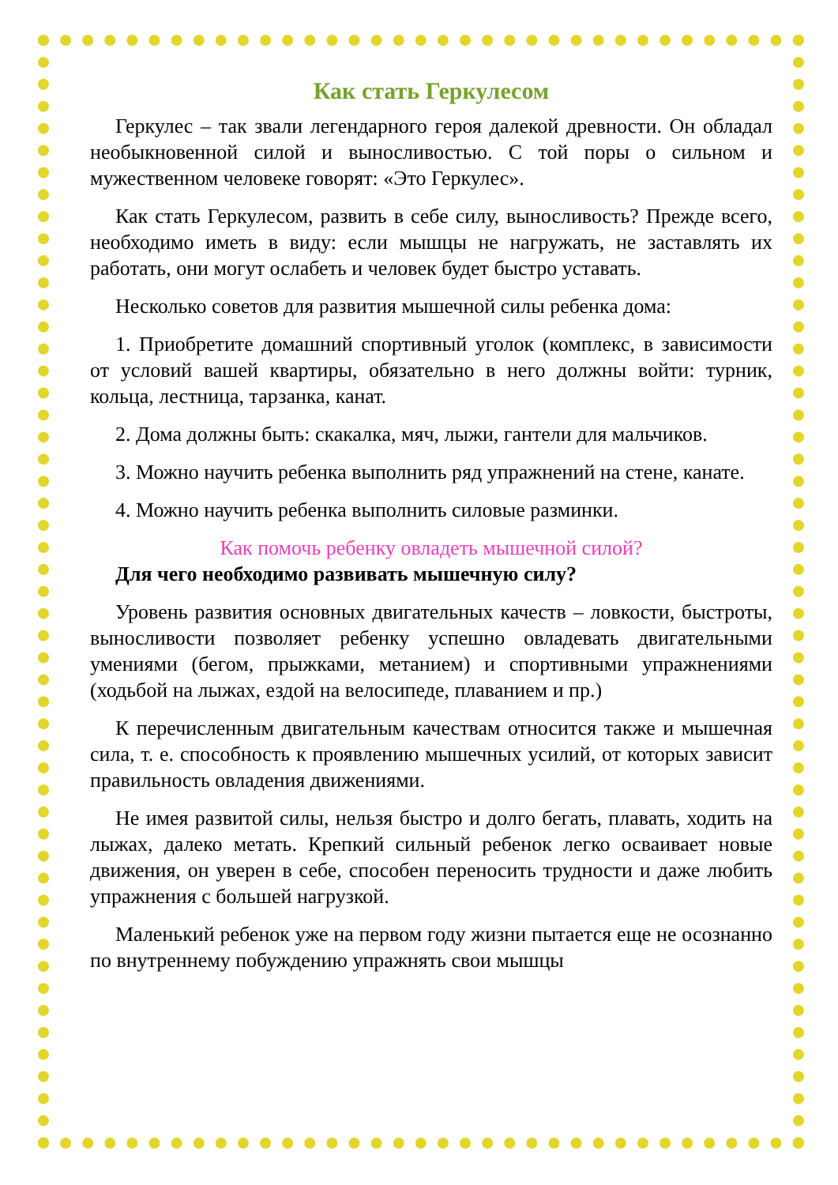Как стать Геркулесом
Геркулес – так звали легендарного героя далекой древности. Он обладал необыкновенной силой и выносливостью. С той поры о сильном и мужественном человеке говорят: «Это Геркулес».
Как стать Геркулесом, развить в себе силу, выносливость? Прежде всего, необходимо иметь в виду: если мышцы не нагружать, не заставлять их работать, они могут ослабеть и человек будет быстро уставать.
Несколько советов для развития мышечной силы ребенка дома:
1. Приобретите домашний спортивный уголок (комплекс, в зависимости от условий вашей квартиры, обязательно в него должны войти: турник, кольца, лестница, тарзанка, канат.
2. Дома должны быть: скакалка, мяч, лыжи, гантели для мальчиков.
3. Можно научить ребенка выполнить ряд упражнений на стене, канате.
4. Можно научить ребенка выполнить силовые разминки.
Как помочь ребенку овладеть мышечной силой?
Для чего необходимо развивать мышечную силу?
Уровень развития основных двигательных качеств – ловкости, быстроты, выносливости позволяет ребенку успешно овладевать двигательными умениями (бегом, прыжками, метанием) и спортивными упражнениями (ходьбой на лыжах, ездой на велосипеде, плаванием и пр.)
К перечисленным двигательным качествам относится также и мышечная сила, т. е. способность к проявлению мышечных усилий, от которых зависит правильность овладения движениями.
Не имея развитой силы, нельзя быстро и долго бегать, плавать, ходить на лыжах, далеко метать. Крепкий сильный ребенок легко осваивает новые движения, он уверен в себе, способен переносить трудности и даже любить упражнения с большей нагрузкой.
Маленький ребенок уже на первом году жизни пытается еще не осознанно по внутреннему побуждению упражнять свои мышцы